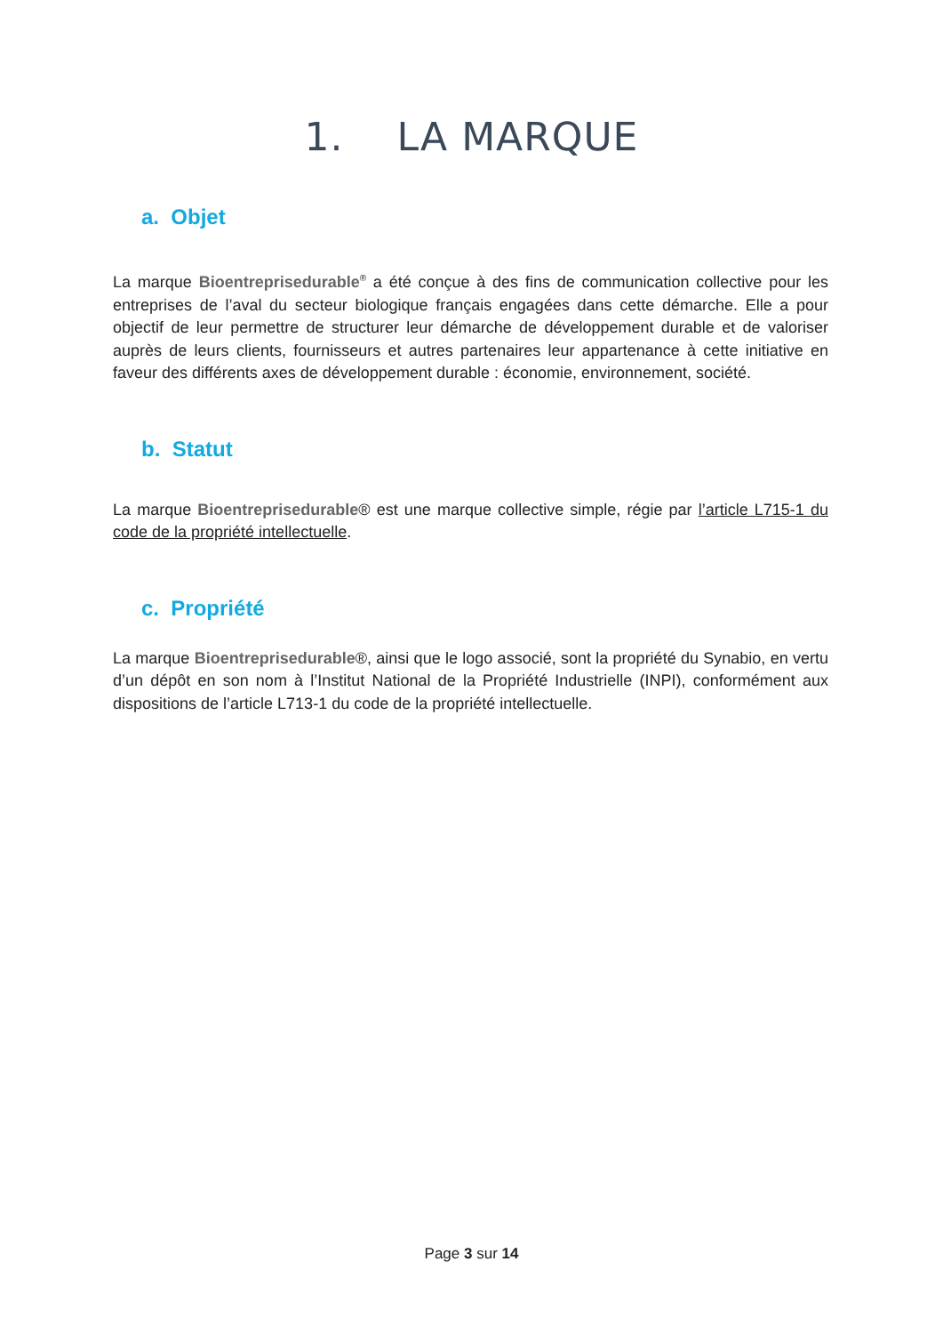1. LA MARQUE
a. Objet
La marque Bioentreprisedurable<sup>®</sup> a été conçue à des fins de communication collective pour les entreprises de l’aval du secteur biologique français engagées dans cette démarche. Elle a pour objectif de leur permettre de structurer leur démarche de développement durable et de valoriser auprès de leurs clients, fournisseurs et autres partenaires leur appartenance à cette initiative en faveur des différents axes de développement durable : économie, environnement, société.
b. Statut
La marque Bioentreprisedurable® est une marque collective simple, régie par l’article L715-1 du code de la propriété intellectuelle.
c. Propriété
La marque Bioentreprisedurable®, ainsi que le logo associé, sont la propriété du Synabio, en vertu d’un dépôt en son nom à l’Institut National de la Propriété Industrielle (INPI), conformément aux dispositions de l’article L713-1 du code de la propriété intellectuelle.
Page 3 sur 14